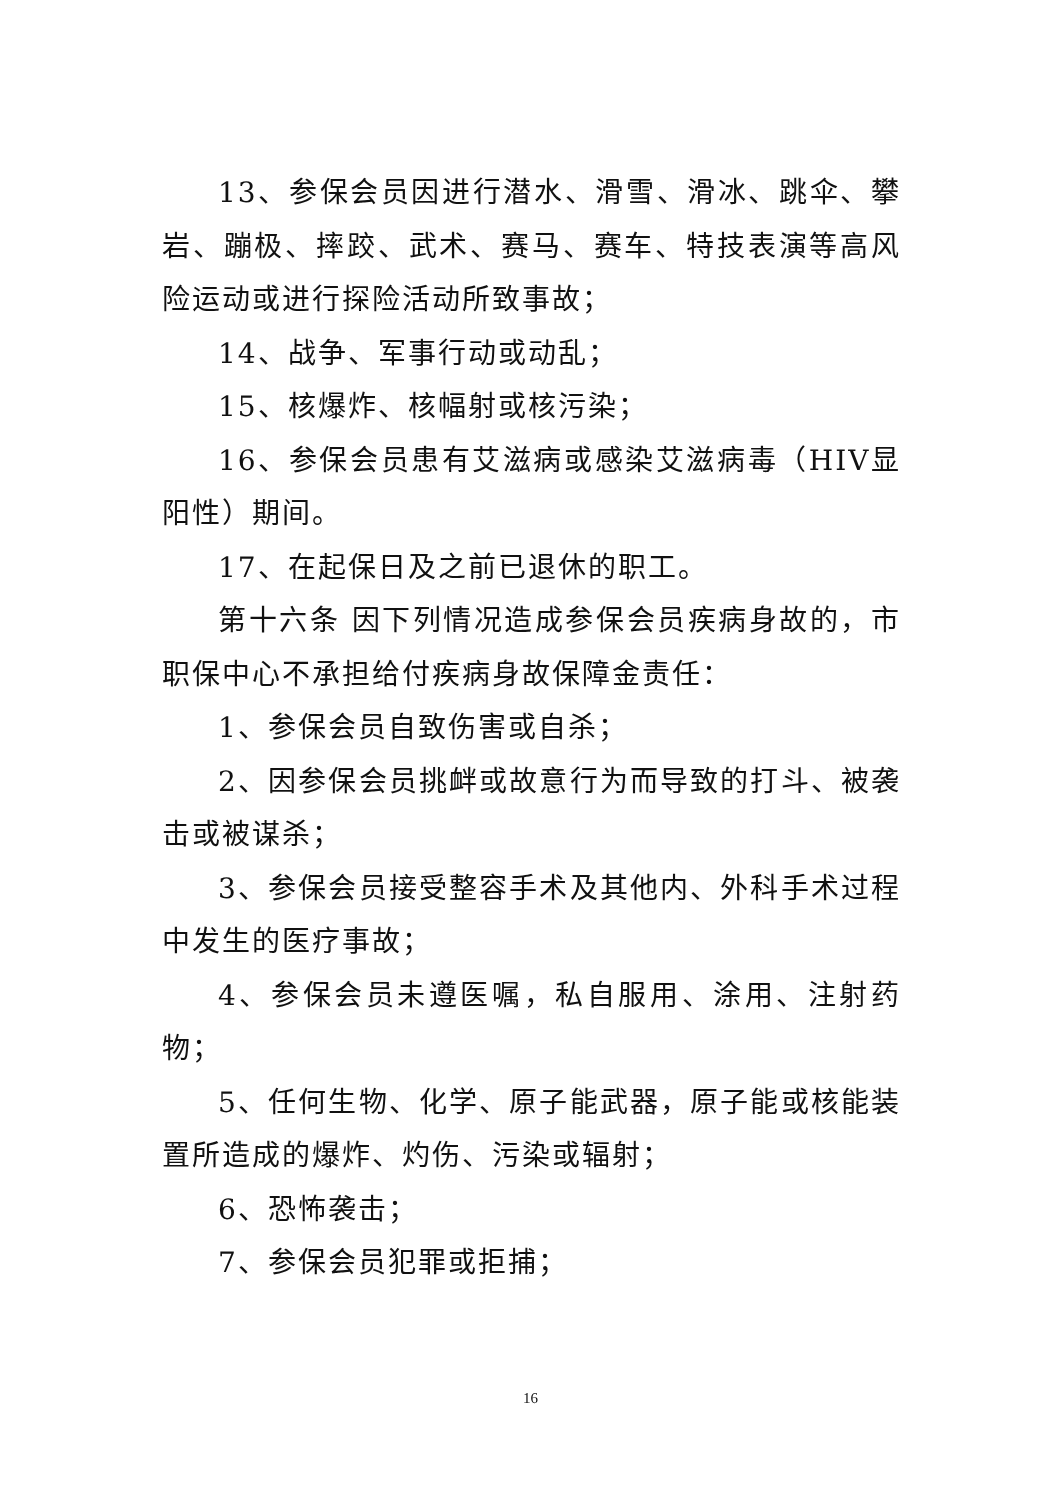13、参保会员因进行潜水、滑雪、滑冰、跳伞、攀岩、蹦极、摔跤、武术、赛马、赛车、特技表演等高风险运动或进行探险活动所致事故；
14、战争、军事行动或动乱；
15、核爆炸、核幅射或核污染；
16、参保会员患有艾滋病或感染艾滋病毒（HIV显阳性）期间。
17、在起保日及之前已退休的职工。
第十六条 因下列情况造成参保会员疾病身故的，市职保中心不承担给付疾病身故保障金责任：
1、参保会员自致伤害或自杀；
2、因参保会员挑衅或故意行为而导致的打斗、被袭击或被谋杀；
3、参保会员接受整容手术及其他内、外科手术过程中发生的医疗事故；
4、参保会员未遵医嘱，私自服用、涂用、注射药物；
5、任何生物、化学、原子能武器，原子能或核能装置所造成的爆炸、灼伤、污染或辐射；
6、恐怖袭击；
7、参保会员犯罪或拒捕；
16